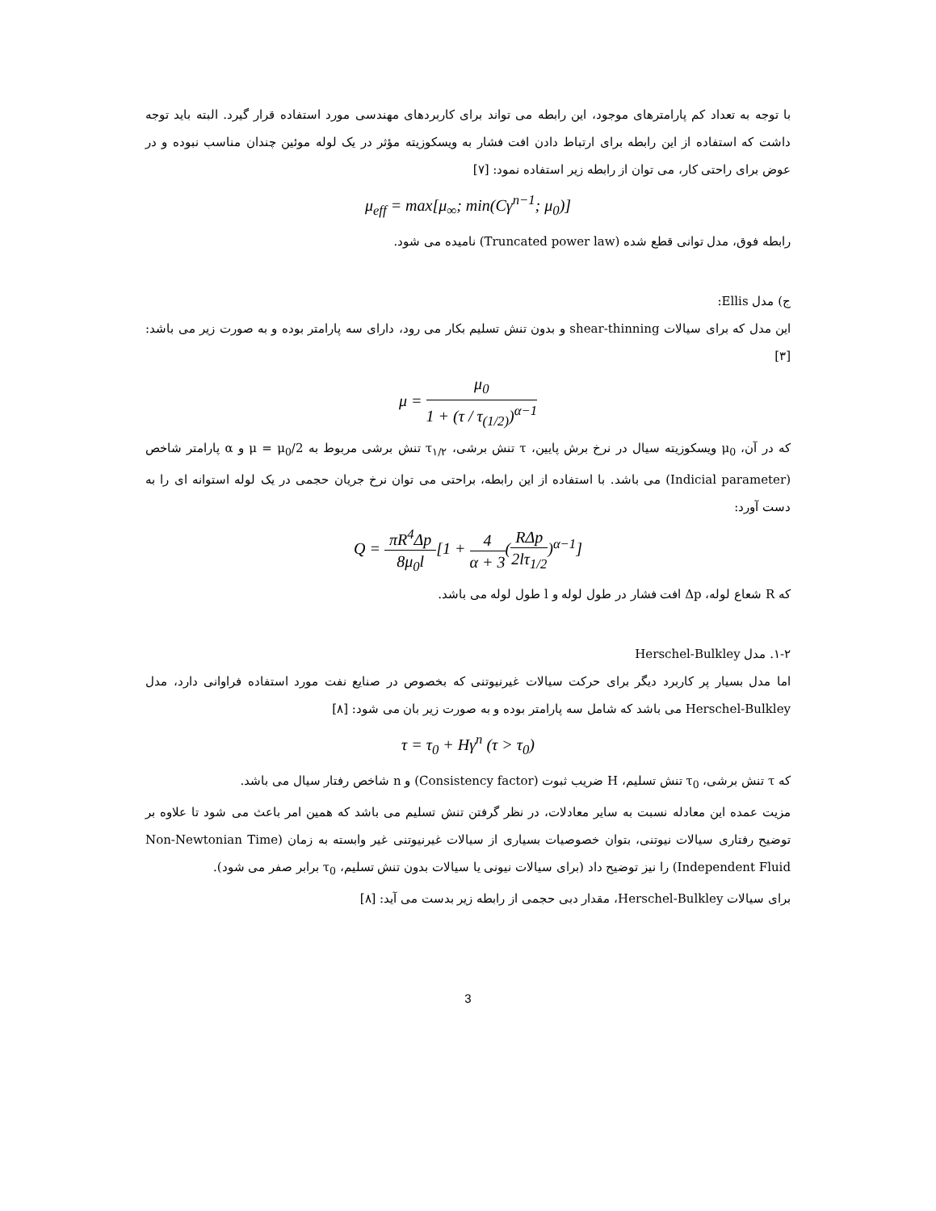با توجه به تعداد کم پارامترهای موجود، این رابطه می تواند برای کاربردهای مهندسی مورد استفاده قرار گیرد. البته باید توجه داشت که استفاده از این رابطه برای ارتباط دادن افت فشار به ویسکوزیته مؤثر در یک لوله موئین چندان مناسب نبوده و در عوض برای راحتی کار، می توان از رابطه زیر استفاده نمود: [۷]
μ<sub>eff</sub> = max[μ<sub>∞</sub>; min(Cγ<sup>n−1</sup>; μ<sub>0</sub>)]
رابطه فوق، مدل توانی قطع شده (Truncated power law) نامیده می شود.
ج) مدل Ellis:
این مدل که برای سیالات shear-thinning و بدون تنش تسلیم بکار می رود، دارای سه پارامتر بوده و به صورت زیر می باشد: [۳]
μ = μ<sub>0</sub> 1 + (τ / τ<sub>(1/2)</sub>)<sup>α−1</sup>
که در آن، μ<sub>0</sub> ویسکوزیته سیال در نرخ برش پایین، τ تنش برشی، τ<sub>۱/۲</sub> تنش برشی مربوط به μ = μ<sub>0</sub>/2 و α پارامتر شاخص (Indicial parameter) می باشد. با استفاده از این رابطه، براحتی می توان نرخ جریان حجمی در یک لوله استوانه ای را به دست آورد:
Q = πR<sup>4</sup>Δp 8μ<sub>0</sub>l[1 + 4 α + 3(RΔp 2lτ<sub>1/2</sub>)<sup>α−1</sup>]
که R شعاع لوله، Δp افت فشار در طول لوله و l طول لوله می باشد.
۱-۲. مدل Herschel-Bulkley
اما مدل بسیار پر کاربرد دیگر برای حرکت سیالات غیرنیوتنی که بخصوص در صنایع نفت مورد استفاده فراوانی دارد، مدل Herschel-Bulkley می باشد که شامل سه پارامتر بوده و به صورت زیر بان می شود: [۸]
τ = τ<sub>0</sub> + Hγ<sup>n</sup> (τ > τ<sub>0</sub>)
که τ تنش برشی، τ<sub>0</sub> تنش تسلیم، H ضریب ثبوت (Consistency factor) و n شاخص رفتار سیال می باشد.
مزیت عمده این معادله نسبت به سایر معادلات، در نظر گرفتن تنش تسلیم می باشد که همین امر باعث می شود تا علاوه بر توضیح رفتاری سیالات نیوتنی، بتوان خصوصیات بسیاری از سیالات غیرنیوتنی غیر وابسته به زمان (Non-Newtonian Time Independent Fluid) را نیز توضیح داد (برای سیالات نیونی یا سیالات بدون تنش تسلیم، τ<sub>0</sub> برابر صفر می شود).
برای سیالات Herschel-Bulkley، مقدار دبی حجمی از رابطه زیر بدست می آید: [۸]
3